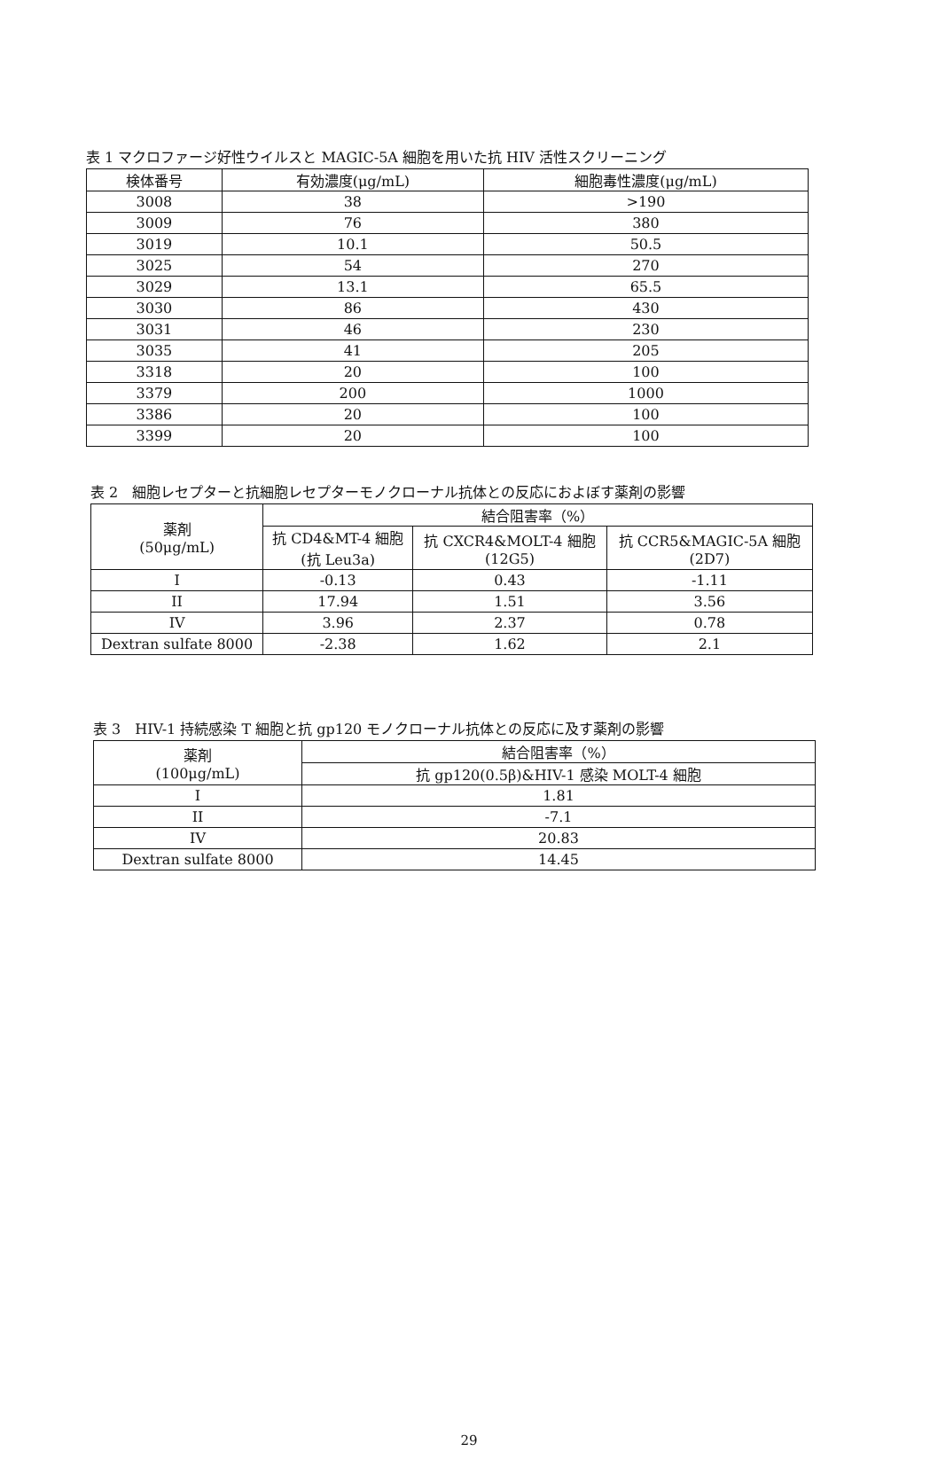表 1 マクロファージ好性ウイルスと MAGIC-5A 細胞を用いた抗 HIV 活性スクリーニング
| 検体番号 | 有効濃度(μg/mL) | 細胞毒性濃度(μg/mL) |
| --- | --- | --- |
| 3008 | 38 | >190 |
| 3009 | 76 | 380 |
| 3019 | 10.1 | 50.5 |
| 3025 | 54 | 270 |
| 3029 | 13.1 | 65.5 |
| 3030 | 86 | 430 |
| 3031 | 46 | 230 |
| 3035 | 41 | 205 |
| 3318 | 20 | 100 |
| 3379 | 200 | 1000 |
| 3386 | 20 | 100 |
| 3399 | 20 | 100 |
表 2　細胞レセプターと抗細胞レセプターモノクローナル抗体との反応におよぼす薬剤の影響
| 薬剤 (50μg/mL) | 結合阻害率（%） | | |
| --- | --- | --- | --- |
| | 抗 CD4&MT-4 細胞 (抗 Leu3a) | 抗 CXCR4&MOLT-4 細胞 (12G5) | 抗 CCR5&MAGIC-5A 細胞 (2D7) |
| I | -0.13 | 0.43 | -1.11 |
| II | 17.94 | 1.51 | 3.56 |
| IV | 3.96 | 2.37 | 0.78 |
| Dextran sulfate 8000 | -2.38 | 1.62 | 2.1 |
表 3　HIV-1 持続感染 T 細胞と抗 gp120 モノクローナル抗体との反応に及す薬剤の影響
| 薬剤 (100μg/mL) | 結合阻害率（%） |
| --- | --- |
| | 抗 gp120(0.5β)&HIV-1 感染 MOLT-4 細胞 |
| I | 1.81 |
| II | -7.1 |
| IV | 20.83 |
| Dextran sulfate 8000 | 14.45 |
29